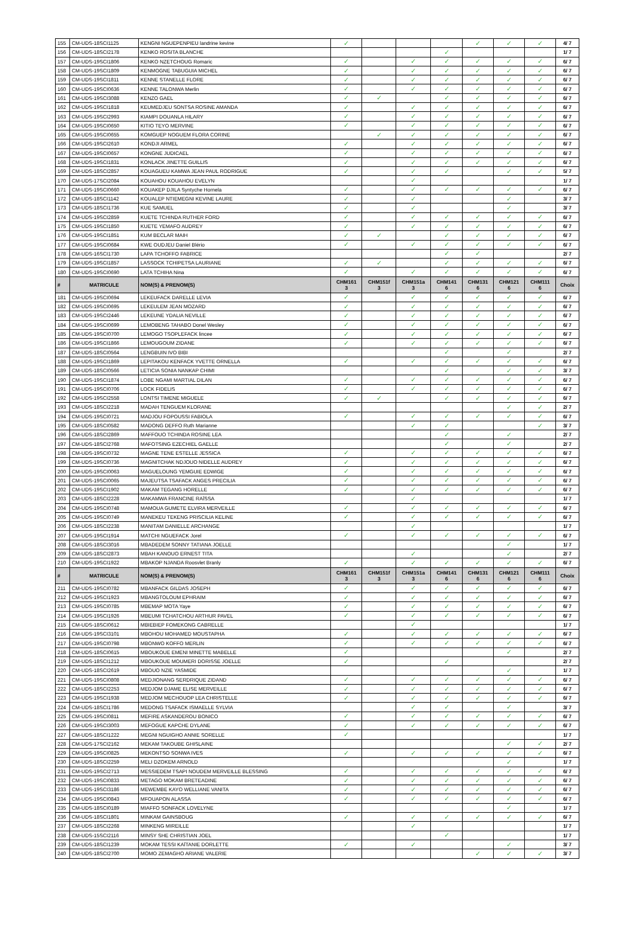| 155 | CM-UDS-18SCI1125 | KENGNI NGUEPENPIEU landrine kevine | ✓ | | | | ✓ | ✓ | ✓ | 4/ 7 |
| 156 | CM-UDS-18SCI2178 | KENKO ROSITA BLANCHE | | | | ✓ | | | | 1/ 7 |
| 157 | CM-UDS-19SCI1806 | KENKO NZETCHOUG Romaric | ✓ | | ✓ | ✓ | ✓ | ✓ | ✓ | 6/ 7 |
| 158 | CM-UDS-19SCI1809 | KENMOGNE TABUGUIA MICHEL | ✓ | | ✓ | ✓ | ✓ | ✓ | ✓ | 6/ 7 |
| 159 | CM-UDS-19SCI1811 | KENNE STANELLE FLORE | ✓ | | ✓ | ✓ | ✓ | ✓ | ✓ | 6/ 7 |
| 160 | CM-UDS-19SCI0636 | KENNE TALONWA Merlin | ✓ | | ✓ | ✓ | ✓ | ✓ | ✓ | 6/ 7 |
| 161 | CM-UDS-19SCI3088 | KENZO GAEL | ✓ | ✓ | | ✓ | ✓ | ✓ | ✓ | 6/ 7 |
| 162 | CM-UDS-19SCI1818 | KEUMEDJEU SONTSA ROSINE AMANDA | ✓ | | ✓ | ✓ | ✓ | ✓ | ✓ | 6/ 7 |
| 163 | CM-UDS-19SCI2993 | KIAMPI DOUANLA HILARY | ✓ | | ✓ | ✓ | ✓ | ✓ | ✓ | 6/ 7 |
| 164 | CM-UDS-19SCI0650 | KITIO TEYO MERVINE | ✓ | | ✓ | ✓ | ✓ | ✓ | ✓ | 6/ 7 |
| 165 | CM-UDS-19SCI0655 | KOMGUEP NOGUEM FLORA CORINE | | ✓ | ✓ | ✓ | ✓ | ✓ | ✓ | 6/ 7 |
| 166 | CM-UDS-19SCI2610 | KONDJI ARMEL | ✓ | | ✓ | ✓ | ✓ | ✓ | ✓ | 6/ 7 |
| 167 | CM-UDS-19SCI0657 | KONGNE JUDICAEL | ✓ | | ✓ | ✓ | ✓ | ✓ | ✓ | 6/ 7 |
| 168 | CM-UDS-19SCI1831 | KONLACK JINETTE GUILLIS | ✓ | | ✓ | ✓ | ✓ | ✓ | ✓ | 6/ 7 |
| 169 | CM-UDS-18SCI2857 | KOUAGUEU KAMWA JEAN PAUL RODRIGUE | ✓ | | ✓ | ✓ | | ✓ | ✓ | 5/ 7 |
| 170 | CM-UDS-17SCI2084 | KOUAHOU KOUAHOU EVELYN | | | ✓ | | | | | 1/ 7 |
| 171 | CM-UDS-19SCI0660 | KOUAKEP DJILA Syntyche Hornela | ✓ | | ✓ | ✓ | ✓ | ✓ | ✓ | 6/ 7 |
| 172 | CM-UDS-18SCI1142 | KOUALEP NTIEMEGNI KEVINE LAURE | ✓ | | ✓ | | | ✓ | | 3/ 7 |
| 173 | CM-UDS-18SCI1736 | KUE SAMUEL | ✓ | | ✓ | | | ✓ | | 3/ 7 |
| 174 | CM-UDS-19SCI2859 | KUETE TCHINDA RUTHER FORD | ✓ | | ✓ | ✓ | ✓ | ✓ | ✓ | 6/ 7 |
| 175 | CM-UDS-19SCI1850 | KUETE YEMAFO AUDREY | ✓ | | ✓ | ✓ | ✓ | ✓ | ✓ | 6/ 7 |
| 176 | CM-UDS-19SCI1851 | KUM BECLAR MAIH | ✓ | ✓ | | ✓ | ✓ | ✓ | ✓ | 6/ 7 |
| 177 | CM-UDS-19SCI0684 | KWE OUDJEU Daniel Blério | ✓ | | ✓ | ✓ | ✓ | ✓ | ✓ | 6/ 7 |
| 178 | CM-UDS-16SCI1730 | LAPA TCHOFFO FABRICE | | | | ✓ | ✓ | | | 2/ 7 |
| 179 | CM-UDS-19SCI1857 | LASSOCK TCHIPETSA LAURIANE | ✓ | ✓ | | ✓ | ✓ | ✓ | ✓ | 6/ 7 |
| 180 | CM-UDS-19SCI0690 | LATA TCHIHA Nina | ✓ | | ✓ | ✓ | ✓ | ✓ | ✓ | 6/ 7 |
| # | MATRICULE | NOM(S) & PRENOM(S) | CHM161 3 | CHM151f 3 | CHM151a 3 | CHM141 6 | CHM131 6 | CHM121 6 | CHM111 6 | Choix |
| 181 | CM-UDS-19SCI0694 | LEKEUFACK DARELLE LEVIA | ✓ | | ✓ | ✓ | ✓ | ✓ | ✓ | 6/ 7 |
| 182 | CM-UDS-19SCI0695 | LEKEULEM JEAN MOZARD | ✓ | | ✓ | ✓ | ✓ | ✓ | ✓ | 6/ 7 |
| 183 | CM-UDS-19SCI2446 | LEKEUNE YDALIA NEVILLE | ✓ | | ✓ | ✓ | ✓ | ✓ | ✓ | 6/ 7 |
| 184 | CM-UDS-19SCI0699 | LEMOBENG TAHABO Donel Wesley | ✓ | | ✓ | ✓ | ✓ | ✓ | ✓ | 6/ 7 |
| 185 | CM-UDS-19SCI0700 | LEMOGO TSOPLEFACK lincee | ✓ | | ✓ | ✓ | ✓ | ✓ | ✓ | 6/ 7 |
| 186 | CM-UDS-19SCI1866 | LEMOUGOUM ZIDANE | ✓ | | ✓ | ✓ | ✓ | ✓ | ✓ | 6/ 7 |
| 187 | CM-UDS-18SCI0564 | LENGBUIN IVO BIBI | | | | ✓ | | ✓ | | 2/ 7 |
| 188 | CM-UDS-19SCI1869 | LEPITAKOU KENFACK YVETTE ORNELLA | ✓ | | ✓ | ✓ | ✓ | ✓ | ✓ | 6/ 7 |
| 189 | CM-UDS-18SCI0566 | LETICIA SONIA NANKAP CHIMI | | | | ✓ | | ✓ | ✓ | 3/ 7 |
| 190 | CM-UDS-19SCI1874 | LOBE NGAMI MARTIAL DILAN | ✓ | | ✓ | ✓ | ✓ | ✓ | ✓ | 6/ 7 |
| 191 | CM-UDS-19SCI0706 | LOCK FIDELIS | ✓ | | ✓ | ✓ | ✓ | ✓ | ✓ | 6/ 7 |
| 192 | CM-UDS-19SCI2558 | LONTSI TIMENE MIGUELE | ✓ | ✓ | | ✓ | ✓ | ✓ | ✓ | 6/ 7 |
| 193 | CM-UDS-18SCI2218 | MADAH TENGUEM KLORANE | | | | | | ✓ | ✓ | 2/ 7 |
| 194 | CM-UDS-19SCI0721 | MADJOU FOPOUSSI FABIOLA | ✓ | | ✓ | ✓ | ✓ | ✓ | ✓ | 6/ 7 |
| 195 | CM-UDS-18SCI0582 | MADONG DEFFO Ruth Marianne | | | ✓ | ✓ | | | ✓ | 3/ 7 |
| 196 | CM-UDS-18SCI2869 | MAFFOUO TCHINDA ROSINE LEA | | | | ✓ | | ✓ | | 2/ 7 |
| 197 | CM-UDS-18SCI2768 | MAFOTSING EZECHIEL GAELLE | | | | ✓ | | ✓ | | 2/ 7 |
| 198 | CM-UDS-19SCI0732 | MAGNE TENE ESTELLE JESSICA | ✓ | | ✓ | ✓ | ✓ | ✓ | ✓ | 6/ 7 |
| 199 | CM-UDS-19SCI0736 | MAGNITCHAK NDJOUO NIDELLE AUDREY | ✓ | | ✓ | ✓ | ✓ | ✓ | ✓ | 6/ 7 |
| 200 | CM-UDS-19SCI0063 | MAGUELOUNG YEMGUIE EDWIGE | ✓ | | ✓ | ✓ | ✓ | ✓ | ✓ | 6/ 7 |
| 201 | CM-UDS-19SCI0065 | MAJEUTSA TSAFACK ANGES PRECILIA | ✓ | | ✓ | ✓ | ✓ | ✓ | ✓ | 6/ 7 |
| 202 | CM-UDS-19SCI1902 | MAKAM TEGANG HORELLE | ✓ | | ✓ | ✓ | ✓ | ✓ | ✓ | 6/ 7 |
| 203 | CM-UDS-18SCI2228 | MAKAMWA FRANCINE RAÏSSA | | | ✓ | | | | | 1/ 7 |
| 204 | CM-UDS-19SCI0748 | MAMOUA GUMETE ELVIRA MERVEILLE | ✓ | | ✓ | ✓ | ✓ | ✓ | ✓ | 6/ 7 |
| 205 | CM-UDS-19SCI0749 | MANEKEU TEKENG PRISCILIA KELINE | ✓ | | ✓ | ✓ | ✓ | ✓ | ✓ | 6/ 7 |
| 206 | CM-UDS-18SCI2238 | MANITAM DANIELLE ARCHANGE | | | ✓ | | | | | 1/ 7 |
| 207 | CM-UDS-19SCI1914 | MATCHI NGUEFACK Jorel | ✓ | | ✓ | ✓ | ✓ | ✓ | ✓ | 6/ 7 |
| 208 | CM-UDS-18SCI3016 | MBADEDEM SONNY TATIANA JOELLE | | | | | | ✓ | | 1/ 7 |
| 209 | CM-UDS-18SCI2873 | MBAH KANOUO ERNEST TITA | | | ✓ | | | ✓ | | 2/ 7 |
| 210 | CM-UDS-19SCI1922 | MBAKOP NJANDA Roosvlet Branly | ✓ | | ✓ | ✓ | ✓ | ✓ | ✓ | 6/ 7 |
| # | MATRICULE | NOM(S) & PRENOM(S) | CHM161 3 | CHM151f 3 | CHM151a 3 | CHM141 6 | CHM131 6 | CHM121 6 | CHM111 6 | Choix |
| 211 | CM-UDS-19SCI0782 | MBANFACK GILDAS JOSEPH | ✓ | | ✓ | ✓ | ✓ | ✓ | ✓ | 6/ 7 |
| 212 | CM-UDS-19SCI1923 | MBANGTOLOUM EPHRAIM | ✓ | | ✓ | ✓ | ✓ | ✓ | ✓ | 6/ 7 |
| 213 | CM-UDS-19SCI0785 | MBEMAP MOTA Yaye | ✓ | | ✓ | ✓ | ✓ | ✓ | ✓ | 6/ 7 |
| 214 | CM-UDS-19SCI1926 | MBEUMI TCHATCHOU ARTHUR PAVEL | ✓ | | ✓ | ✓ | ✓ | ✓ | ✓ | 6/ 7 |
| 215 | CM-UDS-18SCI0612 | MBIEBIEP FOMEKONG CABRELLE | | | ✓ | | | | | 1/ 7 |
| 216 | CM-UDS-19SCI3101 | MBOHOU MOHAMED MOUSTAPHA | ✓ | | ✓ | ✓ | ✓ | ✓ | ✓ | 6/ 7 |
| 217 | CM-UDS-19SCI0798 | MBONWO KOFFO MERLIN | ✓ | | ✓ | ✓ | ✓ | ✓ | ✓ | 6/ 7 |
| 218 | CM-UDS-18SCI0615 | MBOUKOUE EMENI MINETTE MABELLE | ✓ | | | | | ✓ | | 2/ 7 |
| 219 | CM-UDS-18SCI1212 | MBOUKOUE MOUMERI DORISSE JOELLE | ✓ | | | ✓ | | | | 2/ 7 |
| 220 | CM-UDS-18SCI2619 | MBOUO NZIE YASMIDE | | | | | | ✓ | | 1/ 7 |
| 221 | CM-UDS-19SCI0808 | MEDJIONANG SERDRIQUE ZIDAND | ✓ | | ✓ | ✓ | ✓ | ✓ | ✓ | 6/ 7 |
| 222 | CM-UDS-18SCI2253 | MEDJOM DJAME ELISE MERVEILLE | ✓ | | ✓ | ✓ | ✓ | ✓ | ✓ | 6/ 7 |
| 223 | CM-UDS-19SCI1938 | MEDJOM MECHOUOP LEA CHRISTELLE | ✓ | | ✓ | ✓ | ✓ | ✓ | ✓ | 6/ 7 |
| 224 | CM-UDS-18SCI1786 | MEDONG TSAFACK ISMAELLE SYLVIA | | | ✓ | ✓ | | ✓ | | 3/ 7 |
| 225 | CM-UDS-19SCI0811 | MEFIRE ASKANDEROU BONICO | ✓ | | ✓ | ✓ | ✓ | ✓ | ✓ | 6/ 7 |
| 226 | CM-UDS-19SCI3003 | MEFOGUE KAPCHE DYLANE | ✓ | | ✓ | ✓ | ✓ | ✓ | ✓ | 6/ 7 |
| 227 | CM-UDS-18SCI1222 | MEGNI NGUIGHO ANNIE SORELLE | ✓ | | | | | | | 1/ 7 |
| 228 | CM-UDS-17SCI2162 | MEKAM TAKOUBE GHISLAINE | | | | | | ✓ | ✓ | 2/ 7 |
| 229 | CM-UDS-19SCI0825 | MEKONTSO SONWA IVES | ✓ | | ✓ | ✓ | ✓ | ✓ | ✓ | 6/ 7 |
| 230 | CM-UDS-18SCI2259 | MELI DZOKEM ARNOLD | | | | | | ✓ | | 1/ 7 |
| 231 | CM-UDS-19SCI2713 | MESSIEDEM TSAPI NOUDEM MERVEILLE BLESSING | ✓ | | ✓ | ✓ | ✓ | ✓ | ✓ | 6/ 7 |
| 232 | CM-UDS-19SCI0833 | METAGO MOKAM BRETEADINE | ✓ | | ✓ | ✓ | ✓ | ✓ | ✓ | 6/ 7 |
| 233 | CM-UDS-19SCI3186 | MEWEMBE KAYO WELLIANE VANITA | ✓ | | ✓ | ✓ | ✓ | ✓ | ✓ | 6/ 7 |
| 234 | CM-UDS-19SCI0843 | MFOUAPON ALASSA | ✓ | | ✓ | ✓ | ✓ | ✓ | ✓ | 6/ 7 |
| 235 | CM-UDS-18SCI0189 | MIAFFO SONFACK LOVELYNE | | | | | | ✓ | | 1/ 7 |
| 236 | CM-UDS-18SCI1801 | MINKAM GAINSBOUG | ✓ | | ✓ | ✓ | ✓ | ✓ | ✓ | 6/ 7 |
| 237 | CM-UDS-18SCI2268 | MINKENG MIREILLE | | | ✓ | | | | | 1/ 7 |
| 238 | CM-UDS-15SCI2116 | MINSY SHE CHRISTIAN JOEL | | | | ✓ | | | | 1/ 7 |
| 239 | CM-UDS-18SCI1239 | MOKAM TESSI KAÏTANIE DORLETTE | ✓ | | ✓ | | | ✓ | | 3/ 7 |
| 240 | CM-UDS-18SCI2700 | MOMO ZEMAGHO ARIANE VALERIE | | | | | ✓ | ✓ | ✓ | 3/ 7 |